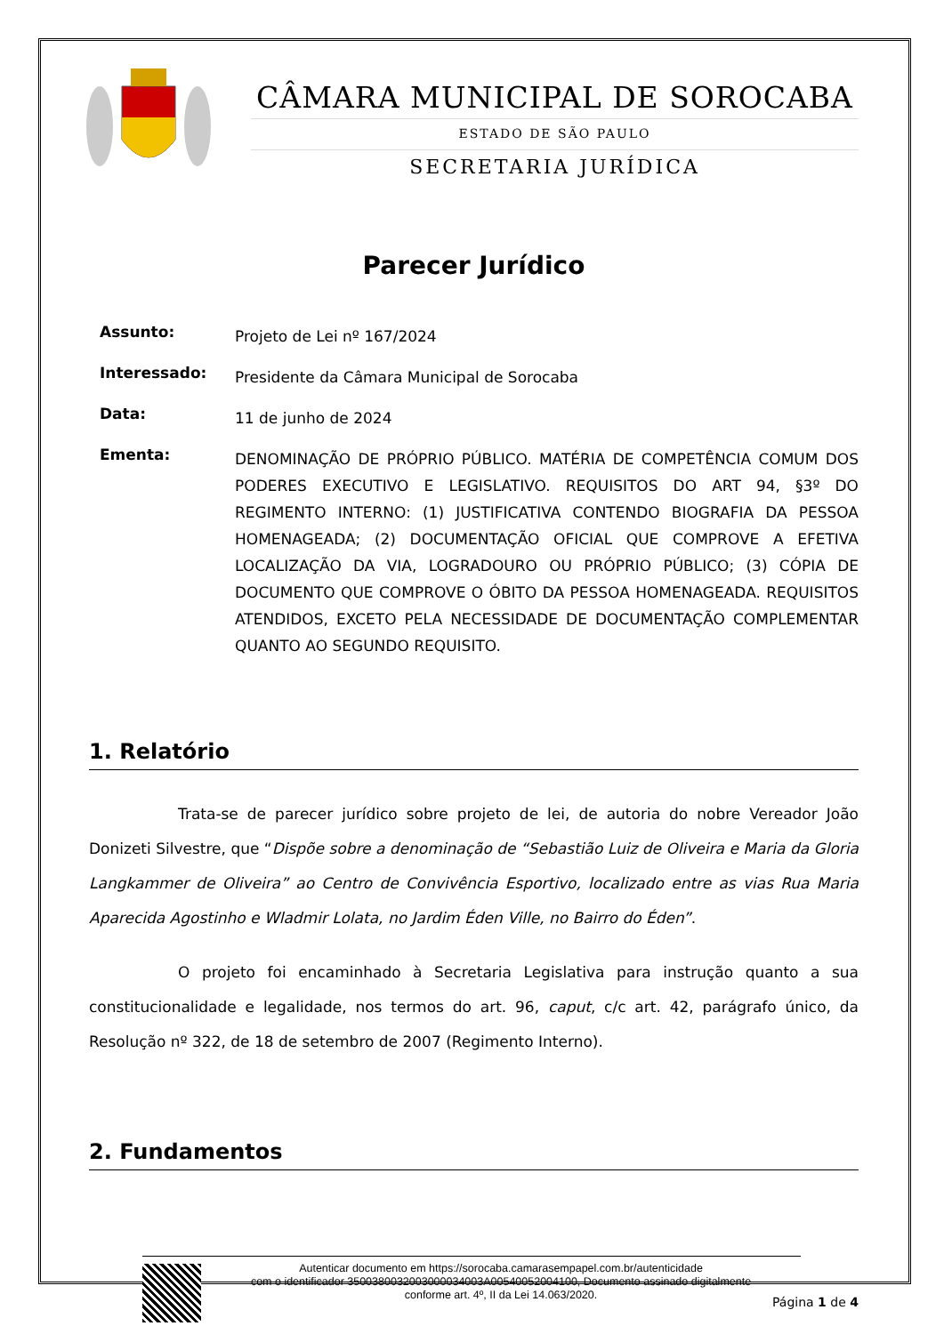CÂMARA MUNICIPAL DE SOROCABA
ESTADO DE SÃO PAULO
SECRETARIA JURÍDICA
Parecer Jurídico
Assunto: Projeto de Lei nº 167/2024
Interessado: Presidente da Câmara Municipal de Sorocaba
Data: 11 de junho de 2024
Ementa: DENOMINAÇÃO DE PRÓPRIO PÚBLICO. MATÉRIA DE COMPETÊNCIA COMUM DOS PODERES EXECUTIVO E LEGISLATIVO. REQUISITOS DO ART 94, §3º DO REGIMENTO INTERNO: (1) JUSTIFICATIVA CONTENDO BIOGRAFIA DA PESSOA HOMENAGEADA; (2) DOCUMENTAÇÃO OFICIAL QUE COMPROVE A EFETIVA LOCALIZAÇÃO DA VIA, LOGRADOURO OU PRÓPRIO PÚBLICO; (3) CÓPIA DE DOCUMENTO QUE COMPROVE O ÓBITO DA PESSOA HOMENAGEADA. REQUISITOS ATENDIDOS, EXCETO PELA NECESSIDADE DE DOCUMENTAÇÃO COMPLEMENTAR QUANTO AO SEGUNDO REQUISITO.
1. Relatório
Trata-se de parecer jurídico sobre projeto de lei, de autoria do nobre Vereador João Donizeti Silvestre, que “Dispõe sobre a denominação de “Sebastião Luiz de Oliveira e Maria da Gloria Langkammer de Oliveira” ao Centro de Convivência Esportivo, localizado entre as vias Rua Maria Aparecida Agostinho e Wladmir Lolata, no Jardim Éden Ville, no Bairro do Éden”.
O projeto foi encaminhado à Secretaria Legislativa para instrução quanto a sua constitucionalidade e legalidade, nos termos do art. 96, caput, c/c art. 42, parágrafo único, da Resolução nº 322, de 18 de setembro de 2007 (Regimento Interno).
2. Fundamentos
Página 1 de 4
Autenticar documento em https://sorocaba.camarasempapel.com.br/autenticidade
com o identificador 3500380032003000034003A00540052004100, Documento assinado digitalmente
conforme art. 4º, II da Lei 14.063/2020.